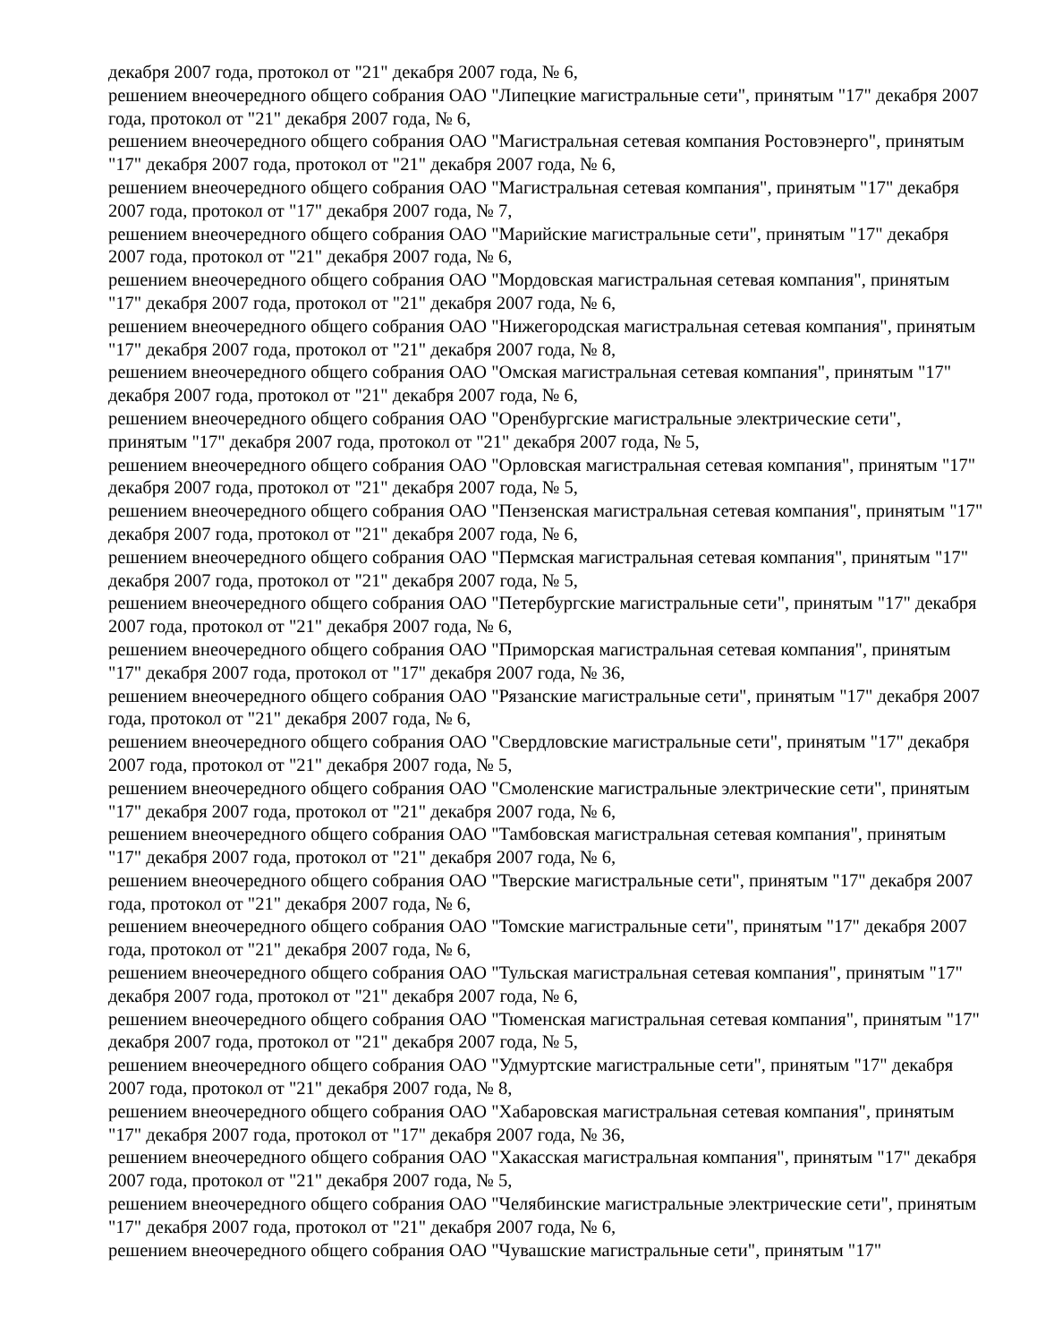декабря 2007 года, протокол от "21" декабря 2007 года, № 6,
решением внеочередного общего собрания ОАО "Липецкие магистральные сети", принятым "17" декабря 2007 года, протокол от "21" декабря 2007 года, № 6,
решением внеочередного общего собрания ОАО "Магистральная сетевая компания Ростовэнерго", принятым "17" декабря 2007 года, протокол от "21" декабря 2007 года, № 6,
решением внеочередного общего собрания ОАО "Магистральная сетевая компания", принятым "17" декабря 2007 года, протокол от "17" декабря 2007 года, № 7,
решением внеочередного общего собрания ОАО "Марийские магистральные сети", принятым "17" декабря 2007 года, протокол от "21" декабря 2007 года, № 6,
решением внеочередного общего собрания ОАО "Мордовская магистральная сетевая компания", принятым "17" декабря 2007 года, протокол от "21" декабря 2007 года, № 6,
решением внеочередного общего собрания ОАО "Нижегородская магистральная сетевая компания", принятым "17" декабря 2007 года, протокол от "21" декабря 2007 года, № 8,
решением внеочередного общего собрания ОАО "Омская магистральная сетевая компания", принятым "17" декабря 2007 года, протокол от "21" декабря 2007 года, № 6,
решением внеочередного общего собрания ОАО "Оренбургские магистральные электрические сети", принятым "17" декабря 2007 года, протокол от "21" декабря 2007 года, № 5,
решением внеочередного общего собрания ОАО "Орловская магистральная сетевая компания", принятым "17" декабря 2007 года, протокол от "21" декабря 2007 года, № 5,
решением внеочередного общего собрания ОАО "Пензенская магистральная сетевая компания", принятым "17" декабря 2007 года, протокол от "21" декабря 2007 года, № 6,
решением внеочередного общего собрания ОАО "Пермская магистральная сетевая компания", принятым "17" декабря 2007 года, протокол от "21" декабря 2007 года, № 5,
решением внеочередного общего собрания ОАО "Петербургские магистральные сети", принятым "17" декабря 2007 года, протокол от "21" декабря 2007 года, № 6,
решением внеочередного общего собрания ОАО "Приморская магистральная сетевая компания", принятым "17" декабря 2007 года, протокол от "17" декабря 2007 года, № 36,
решением внеочередного общего собрания ОАО "Рязанские магистральные сети", принятым "17" декабря 2007 года, протокол от "21" декабря 2007 года, № 6,
решением внеочередного общего собрания ОАО "Свердловские магистральные сети", принятым "17" декабря 2007 года, протокол от "21" декабря 2007 года, № 5,
решением внеочередного общего собрания ОАО "Смоленские магистральные электрические сети", принятым "17" декабря 2007 года, протокол от "21" декабря 2007 года, № 6,
решением внеочередного общего собрания ОАО "Тамбовская магистральная сетевая компания", принятым "17" декабря 2007 года, протокол от "21" декабря 2007 года, № 6,
решением внеочередного общего собрания ОАО "Тверские магистральные сети", принятым "17" декабря 2007 года, протокол от "21" декабря 2007 года, № 6,
решением внеочередного общего собрания ОАО "Томские магистральные сети", принятым "17" декабря 2007 года, протокол от "21" декабря 2007 года, № 6,
решением внеочередного общего собрания ОАО "Тульская магистральная сетевая компания", принятым "17" декабря 2007 года, протокол от "21" декабря 2007 года, № 6,
решением внеочередного общего собрания ОАО "Тюменская магистральная сетевая компания", принятым "17" декабря 2007 года, протокол от "21" декабря 2007 года, № 5,
решением внеочередного общего собрания ОАО "Удмуртские магистральные сети", принятым "17" декабря 2007 года, протокол от "21" декабря 2007 года, № 8,
решением внеочередного общего собрания ОАО "Хабаровская магистральная сетевая компания", принятым "17" декабря 2007 года, протокол от "17" декабря 2007 года, № 36,
решением внеочередного общего собрания ОАО "Хакасская магистральная компания", принятым "17" декабря 2007 года, протокол от "21" декабря 2007 года, № 5,
решением внеочередного общего собрания ОАО "Челябинские магистральные электрические сети", принятым "17" декабря 2007 года, протокол от "21" декабря 2007 года, № 6,
решением внеочередного общего собрания ОАО "Чувашские магистральные сети", принятым "17"